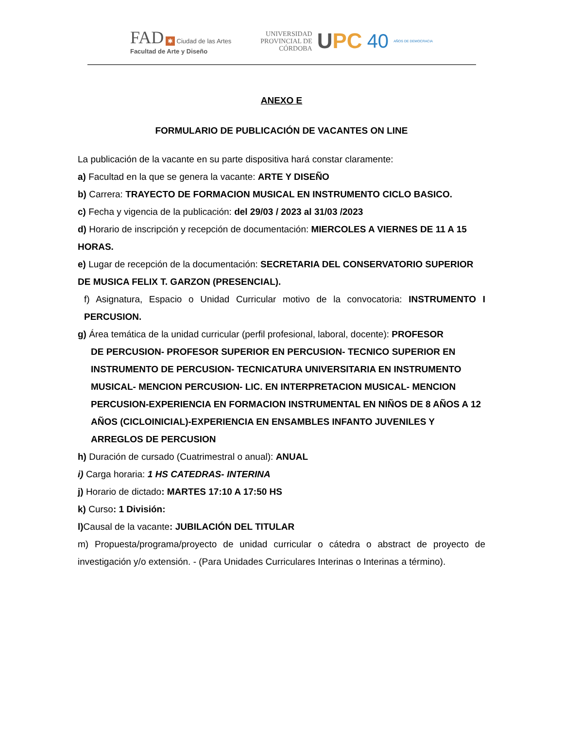FAD ✱ Ciudad de las Artes
Facultad de Arte y Diseño
UNIVERSIDAD
PROVINCIAL DE
CÓRDOBA
UPC 40 AÑOS DE DEMOCRACIA
ANEXO E
FORMULARIO DE PUBLICACIÓN DE VACANTES ON LINE
La publicación de la vacante en su parte dispositiva hará constar claramente:
a) Facultad en la que se genera la vacante: ARTE Y DISEÑO
b) Carrera: TRAYECTO DE FORMACION MUSICAL EN INSTRUMENTO CICLO BASICO.
c) Fecha y vigencia de la publicación: del 29/03 / 2023 al 31/03 /2023
d) Horario de inscripción y recepción de documentación: MIERCOLES A VIERNES DE 11 A 15 HORAS.
e) Lugar de recepción de la documentación: SECRETARIA DEL CONSERVATORIO SUPERIOR DE MUSICA FELIX T. GARZON (PRESENCIAL).
f) Asignatura, Espacio o Unidad Curricular motivo de la convocatoria: INSTRUMENTO I PERCUSION.
g) Área temática de la unidad curricular (perfil profesional, laboral, docente): PROFESOR
DE PERCUSION- PROFESOR SUPERIOR EN PERCUSION- TECNICO SUPERIOR EN INSTRUMENTO DE PERCUSION- TECNICATURA UNIVERSITARIA EN INSTRUMENTO MUSICAL- MENCION PERCUSION- LIC. EN INTERPRETACION MUSICAL- MENCION PERCUSION-EXPERIENCIA EN FORMACION INSTRUMENTAL EN NIÑOS DE 8 AÑOS A 12 AÑOS (CICLOINICIAL)-EXPERIENCIA EN ENSAMBLES INFANTO JUVENILES Y ARREGLOS DE PERCUSION
h) Duración de cursado (Cuatrimestral o anual): ANUAL
i) Carga horaria: 1 HS CATEDRAS- INTERINA
j) Horario de dictado: MARTES 17:10 A 17:50 HS
k) Curso: 1 División:
l) Causal de la vacante: JUBILACIÓN DEL TITULAR
m) Propuesta/programa/proyecto de unidad curricular o cátedra o abstract de proyecto de investigación y/o extensión. - (Para Unidades Curriculares Interinas o Interinas a término).